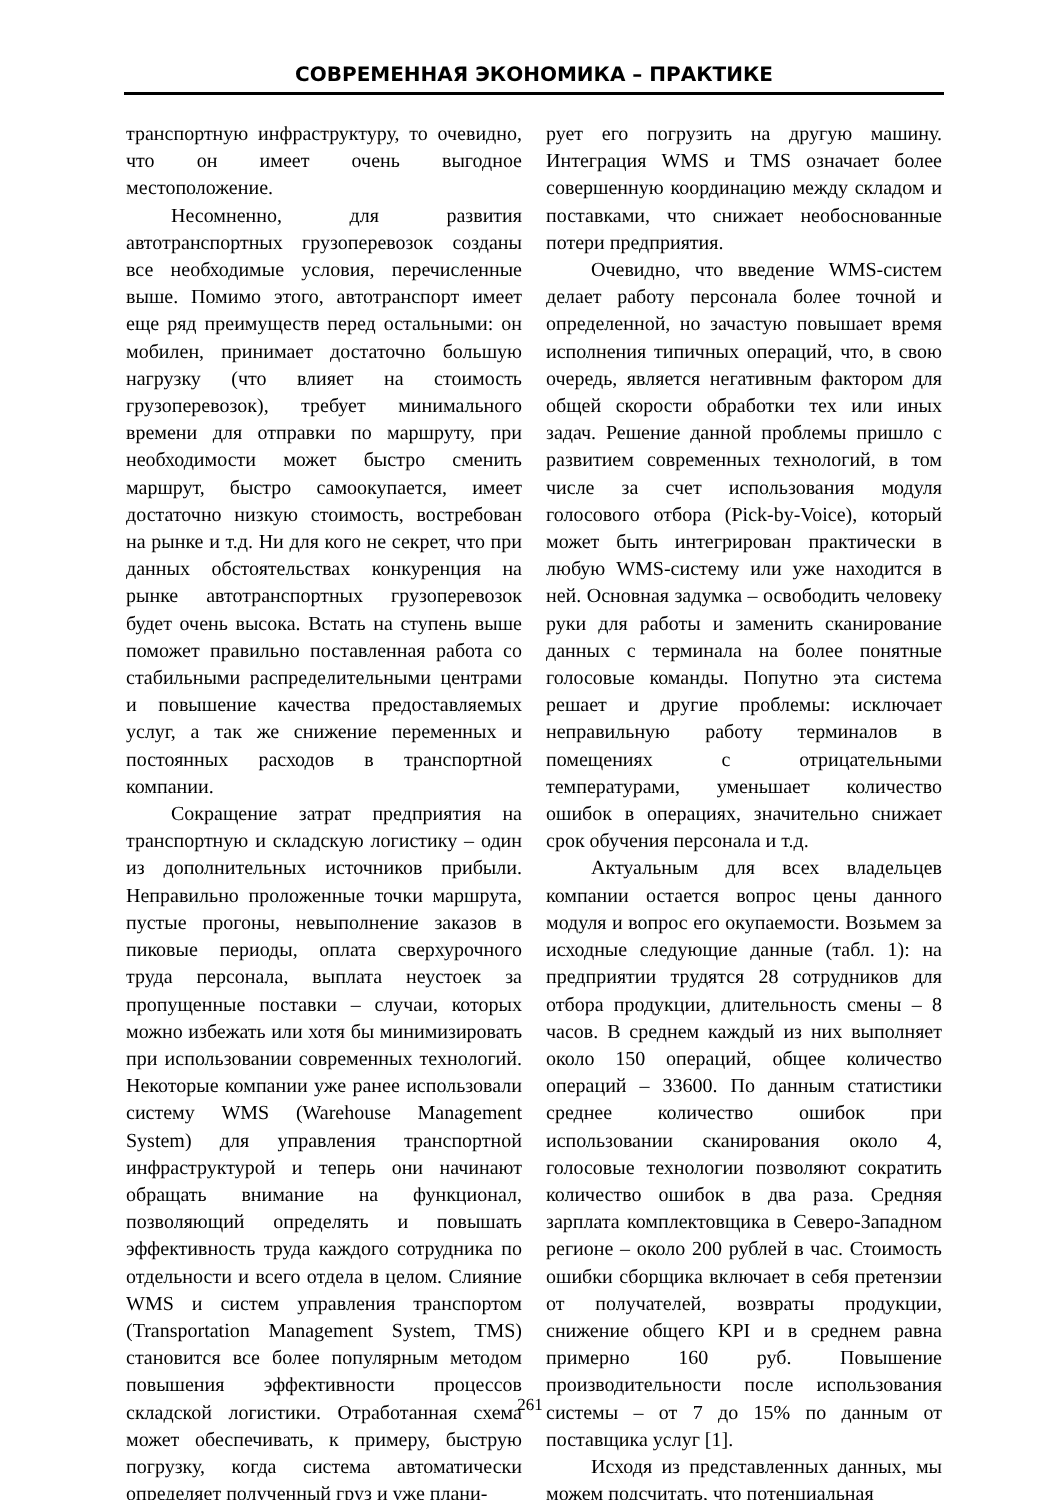СОВРЕМЕННАЯ ЭКОНОМИКА – ПРАКТИКЕ
транспортную инфраструктуру, то очевидно, что он имеет очень выгодное местоположение.
Несомненно, для развития автотранспортных грузоперевозок созданы все необходимые условия, перечисленные выше. Помимо этого, автотранспорт имеет еще ряд преимуществ перед остальными: он мобилен, принимает достаточно большую нагрузку (что влияет на стоимость грузоперевозок), требует минимального времени для отправки по маршруту, при необходимости может быстро сменить маршрут, быстро самоокупается, имеет достаточно низкую стоимость, востребован на рынке и т.д. Ни для кого не секрет, что при данных обстоятельствах конкуренция на рынке автотранспортных грузоперевозок будет очень высока. Встать на ступень выше поможет правильно поставленная работа со стабильными распределительными центрами и повышение качества предоставляемых услуг, а так же снижение переменных и постоянных расходов в транспортной компании.
Сокращение затрат предприятия на транспортную и складскую логистику – один из дополнительных источников прибыли. Неправильно проложенные точки маршрута, пустые прогоны, невыполнение заказов в пиковые периоды, оплата сверхурочного труда персонала, выплата неустоек за пропущенные поставки – случаи, которых можно избежать или хотя бы минимизировать при использовании современных технологий. Некоторые компании уже ранее использовали систему WMS (Warehouse Management System) для управления транспортной инфраструктурой и теперь они начинают обращать внимание на функционал, позволяющий определять и повышать эффективность труда каждого сотрудника по отдельности и всего отдела в целом. Слияние WMS и систем управления транспортом (Transportation Management System, TMS) становится все более популярным методом повышения эффективности процессов складской логистики. Отработанная схема может обеспечивать, к примеру, быструю погрузку, когда система автоматически определяет полученный груз и уже плани-
рует его погрузить на другую машину. Интеграция WMS и TMS означает более совершенную координацию между складом и поставками, что снижает необоснованные потери предприятия.
Очевидно, что введение WMS-систем делает работу персонала более точной и определенной, но зачастую повышает время исполнения типичных операций, что, в свою очередь, является негативным фактором для общей скорости обработки тех или иных задач. Решение данной проблемы пришло с развитием современных технологий, в том числе за счет использования модуля голосового отбора (Pick-by-Voice), который может быть интегрирован практически в любую WMS-систему или уже находится в ней. Основная задумка – освободить человеку руки для работы и заменить сканирование данных с терминала на более понятные голосовые команды. Попутно эта система решает и другие проблемы: исключает неправильную работу терминалов в помещениях с отрицательными температурами, уменьшает количество ошибок в операциях, значительно снижает срок обучения персонала и т.д.
Актуальным для всех владельцев компании остается вопрос цены данного модуля и вопрос его окупаемости. Возьмем за исходные следующие данные (табл. 1): на предприятии трудятся 28 сотрудников для отбора продукции, длительность смены – 8 часов. В среднем каждый из них выполняет около 150 операций, общее количество операций – 33600. По данным статистики среднее количество ошибок при использовании сканирования около 4, голосовые технологии позволяют сократить количество ошибок в два раза. Средняя зарплата комплектовщика в Северо-Западном регионе – около 200 рублей в час. Стоимость ошибки сборщика включает в себя претензии от получателей, возвраты продукции, снижение общего KPI и в среднем равна примерно 160 руб. Повышение производительности после использования системы – от 7 до 15% по данным от поставщика услуг [1].
Исходя из представленных данных, мы можем подсчитать, что потенциальная
261